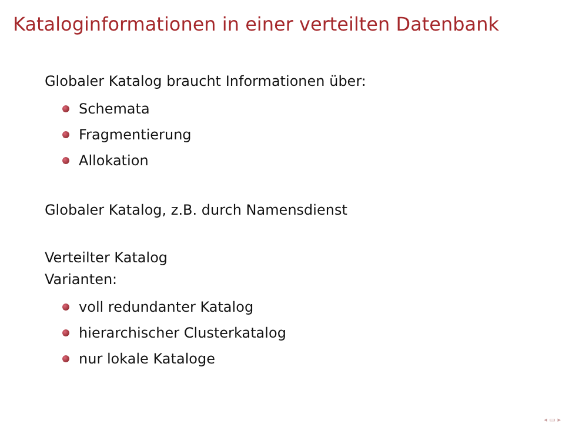Kataloginformationen in einer verteilten Datenbank
Globaler Katalog braucht Informationen über:
Schemata
Fragmentierung
Allokation
Globaler Katalog, z.B. durch Namensdienst
Verteilter Katalog
Varianten:
voll redundanter Katalog
hierarchischer Clusterkatalog
nur lokale Kataloge
◂ ▭ ▸